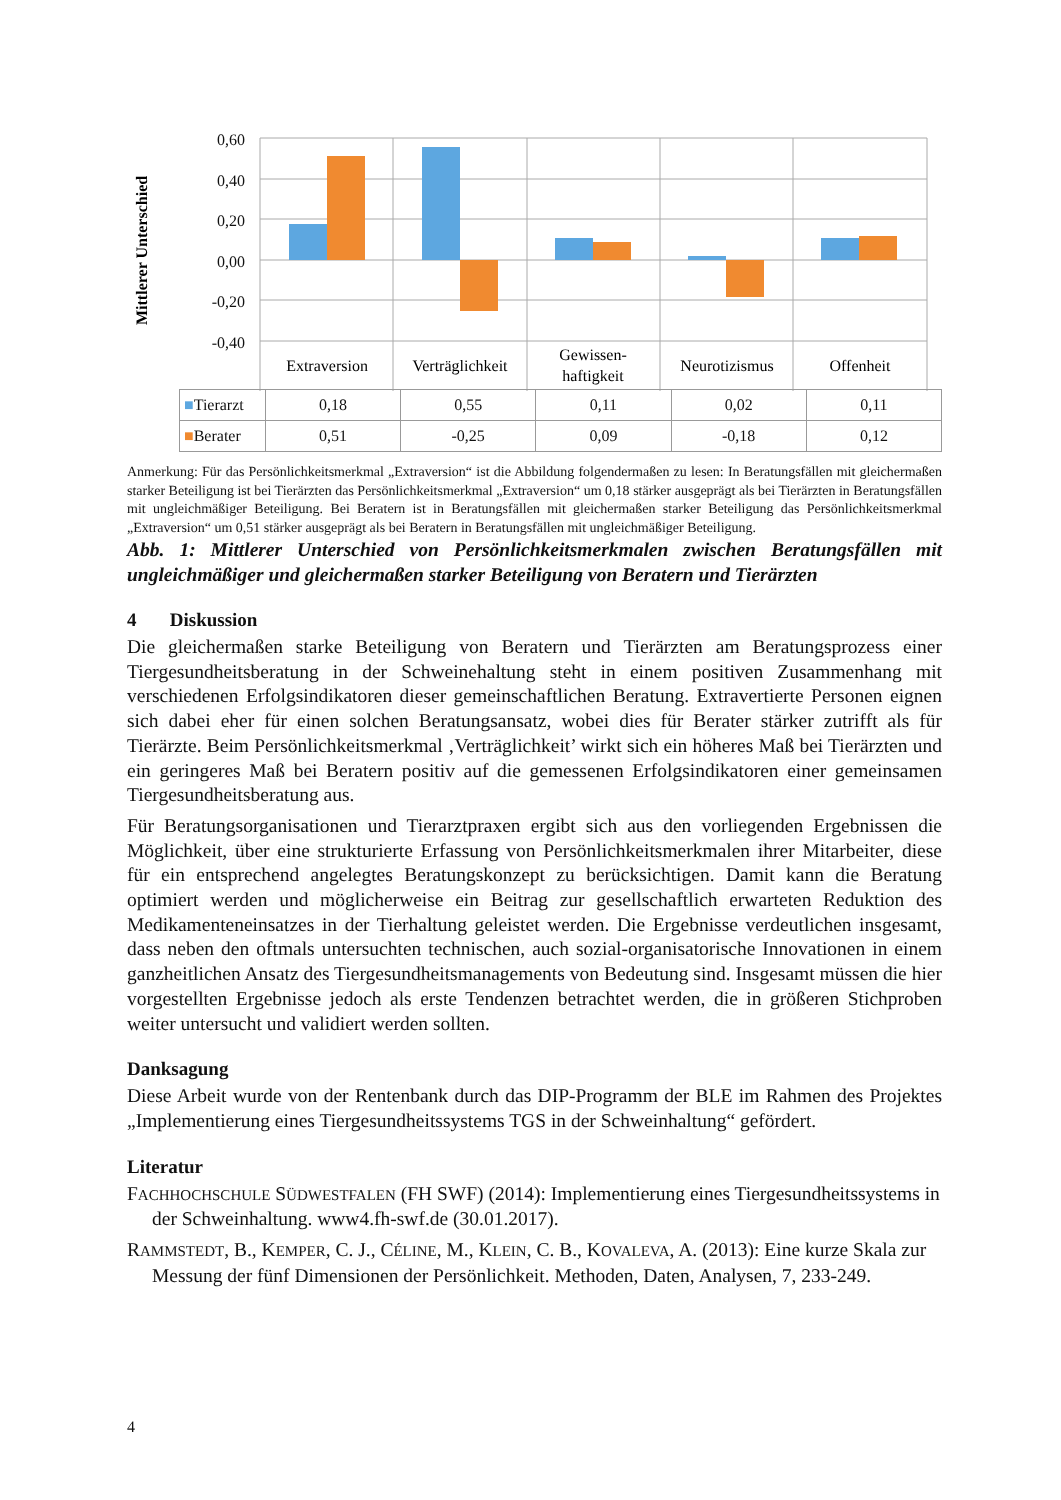Mittlerer Unterschied
0,60
0,40
0,20
0,00
-0,20
-0,40
Extraversion
Verträglichkeit
Gewissen-
haftigkeit
Neurotizismus
Offenheit
| ■ Tierarzt | 0,18 | 0,55 | 0,11 | 0,02 | 0,11 |
| ■ Berater | 0,51 | -0,25 | 0,09 | -0,18 | 0,12 |
Anmerkung: Für das Persönlichkeitsmerkmal „Extraversion“ ist die Abbildung folgendermaßen zu lesen: In Beratungsfällen mit gleichermaßen starker Beteiligung ist bei Tierärzten das Persönlichkeitsmerkmal „Extraversion“ um 0,18 stärker ausgeprägt als bei Tierärzten in Beratungsfällen mit ungleichmäßiger Beteiligung. Bei Beratern ist in Beratungsfällen mit gleichermaßen starker Beteiligung das Persönlichkeitsmerkmal „Extraversion“ um 0,51 stärker ausgeprägt als bei Beratern in Beratungsfällen mit ungleichmäßiger Beteiligung.
Abb. 1: Mittlerer Unterschied von Persönlichkeitsmerkmalen zwischen Beratungsfällen mit ungleichmäßiger und gleichermaßen starker Beteiligung von Beratern und Tierärzten
4 Diskussion
Die gleichermaßen starke Beteiligung von Beratern und Tierärzten am Beratungsprozess einer Tiergesundheitsberatung in der Schweinehaltung steht in einem positiven Zusammenhang mit verschiedenen Erfolgsindikatoren dieser gemeinschaftlichen Beratung. Extravertierte Personen eignen sich dabei eher für einen solchen Beratungsansatz, wobei dies für Berater stärker zutrifft als für Tierärzte. Beim Persönlichkeitsmerkmal ‚Verträglichkeit’ wirkt sich ein höheres Maß bei Tierärzten und ein geringeres Maß bei Beratern positiv auf die gemessenen Erfolgsindikatoren einer gemeinsamen Tiergesundheitsberatung aus.
Für Beratungsorganisationen und Tierarztpraxen ergibt sich aus den vorliegenden Ergebnissen die Möglichkeit, über eine strukturierte Erfassung von Persönlichkeitsmerkmalen ihrer Mitarbeiter, diese für ein entsprechend angelegtes Beratungskonzept zu berücksichtigen. Damit kann die Beratung optimiert werden und möglicherweise ein Beitrag zur gesellschaftlich erwarteten Reduktion des Medikamenteneinsatzes in der Tierhaltung geleistet werden. Die Ergebnisse verdeutlichen insgesamt, dass neben den oftmals untersuchten technischen, auch sozial-organisatorische Innovationen in einem ganzheitlichen Ansatz des Tiergesundheitsmanagements von Bedeutung sind. Insgesamt müssen die hier vorgestellten Ergebnisse jedoch als erste Tendenzen betrachtet werden, die in größeren Stichproben weiter untersucht und validiert werden sollten.
Danksagung
Diese Arbeit wurde von der Rentenbank durch das DIP-Programm der BLE im Rahmen des Projektes „Implementierung eines Tiergesundheitssystems TGS in der Schweinhaltung“ gefördert.
Literatur
FACHHOCHSCHULE SÜDWESTFALEN (FH SWF) (2014): Implementierung eines Tiergesundheitssystems in der Schweinhaltung. www4.fh-swf.de (30.01.2017).
RAMMSTEDT, B., KEMPER, C. J., CÉLINE, M., KLEIN, C. B., KOVALEVA, A. (2013): Eine kurze Skala zur Messung der fünf Dimensionen der Persönlichkeit. Methoden, Daten, Analysen, 7, 233-249.
4